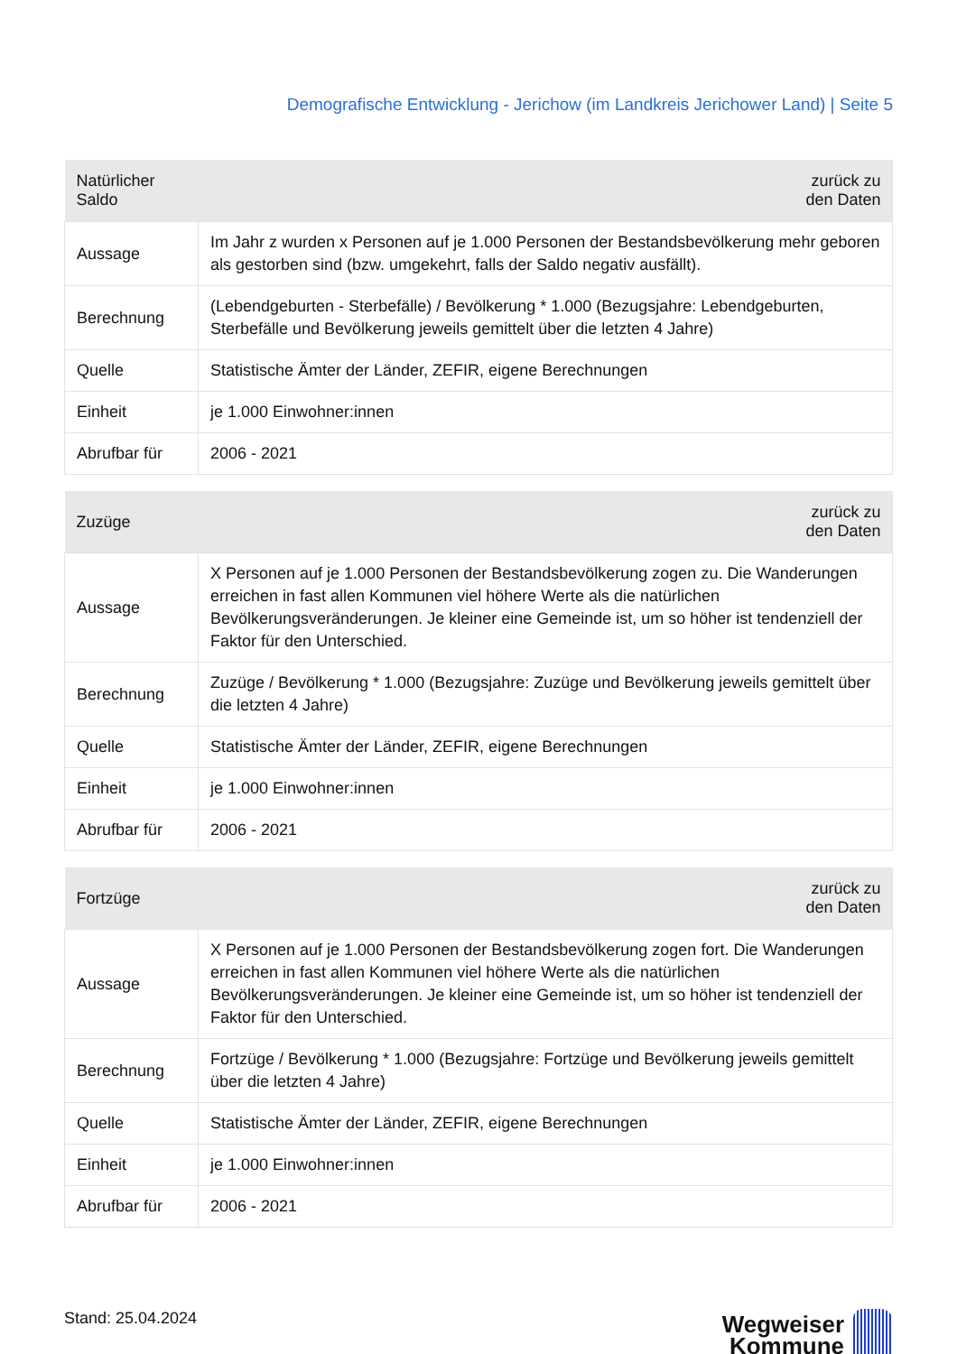Demografische Entwicklung - Jerichow (im Landkreis Jerichower Land) | Seite 5
| Natürlicher Saldo | zurück zu den Daten |
| --- | --- |
| Aussage | Im Jahr z wurden x Personen auf je 1.000 Personen der Bestandsbevölkerung mehr geboren als gestorben sind (bzw. umgekehrt, falls der Saldo negativ ausfällt). |
| Berechnung | (Lebendgeburten - Sterbefälle) / Bevölkerung * 1.000 (Bezugsjahre: Lebendgeburten, Sterbefälle und Bevölkerung jeweils gemittelt über die letzten 4 Jahre) |
| Quelle | Statistische Ämter der Länder, ZEFIR, eigene Berechnungen |
| Einheit | je 1.000 Einwohner:innen |
| Abrufbar für | 2006 - 2021 |
| Zuzüge | zurück zu den Daten |
| --- | --- |
| Aussage | X Personen auf je 1.000 Personen der Bestandsbevölkerung zogen zu. Die Wanderungen erreichen in fast allen Kommunen viel höhere Werte als die natürlichen Bevölkerungsveränderungen. Je kleiner eine Gemeinde ist, um so höher ist tendenziell der Faktor für den Unterschied. |
| Berechnung | Zuzüge / Bevölkerung * 1.000 (Bezugsjahre: Zuzüge und Bevölkerung jeweils gemittelt über die letzten 4 Jahre) |
| Quelle | Statistische Ämter der Länder, ZEFIR, eigene Berechnungen |
| Einheit | je 1.000 Einwohner:innen |
| Abrufbar für | 2006 - 2021 |
| Fortzüge | zurück zu den Daten |
| --- | --- |
| Aussage | X Personen auf je 1.000 Personen der Bestandsbevölkerung zogen fort. Die Wanderungen erreichen in fast allen Kommunen viel höhere Werte als die natürlichen Bevölkerungsveränderungen. Je kleiner eine Gemeinde ist, um so höher ist tendenziell der Faktor für den Unterschied. |
| Berechnung | Fortzüge / Bevölkerung * 1.000 (Bezugsjahre: Fortzüge und Bevölkerung jeweils gemittelt über die letzten 4 Jahre) |
| Quelle | Statistische Ämter der Länder, ZEFIR, eigene Berechnungen |
| Einheit | je 1.000 Einwohner:innen |
| Abrufbar für | 2006 - 2021 |
Stand: 25.04.2024
Wegweiser
Kommune